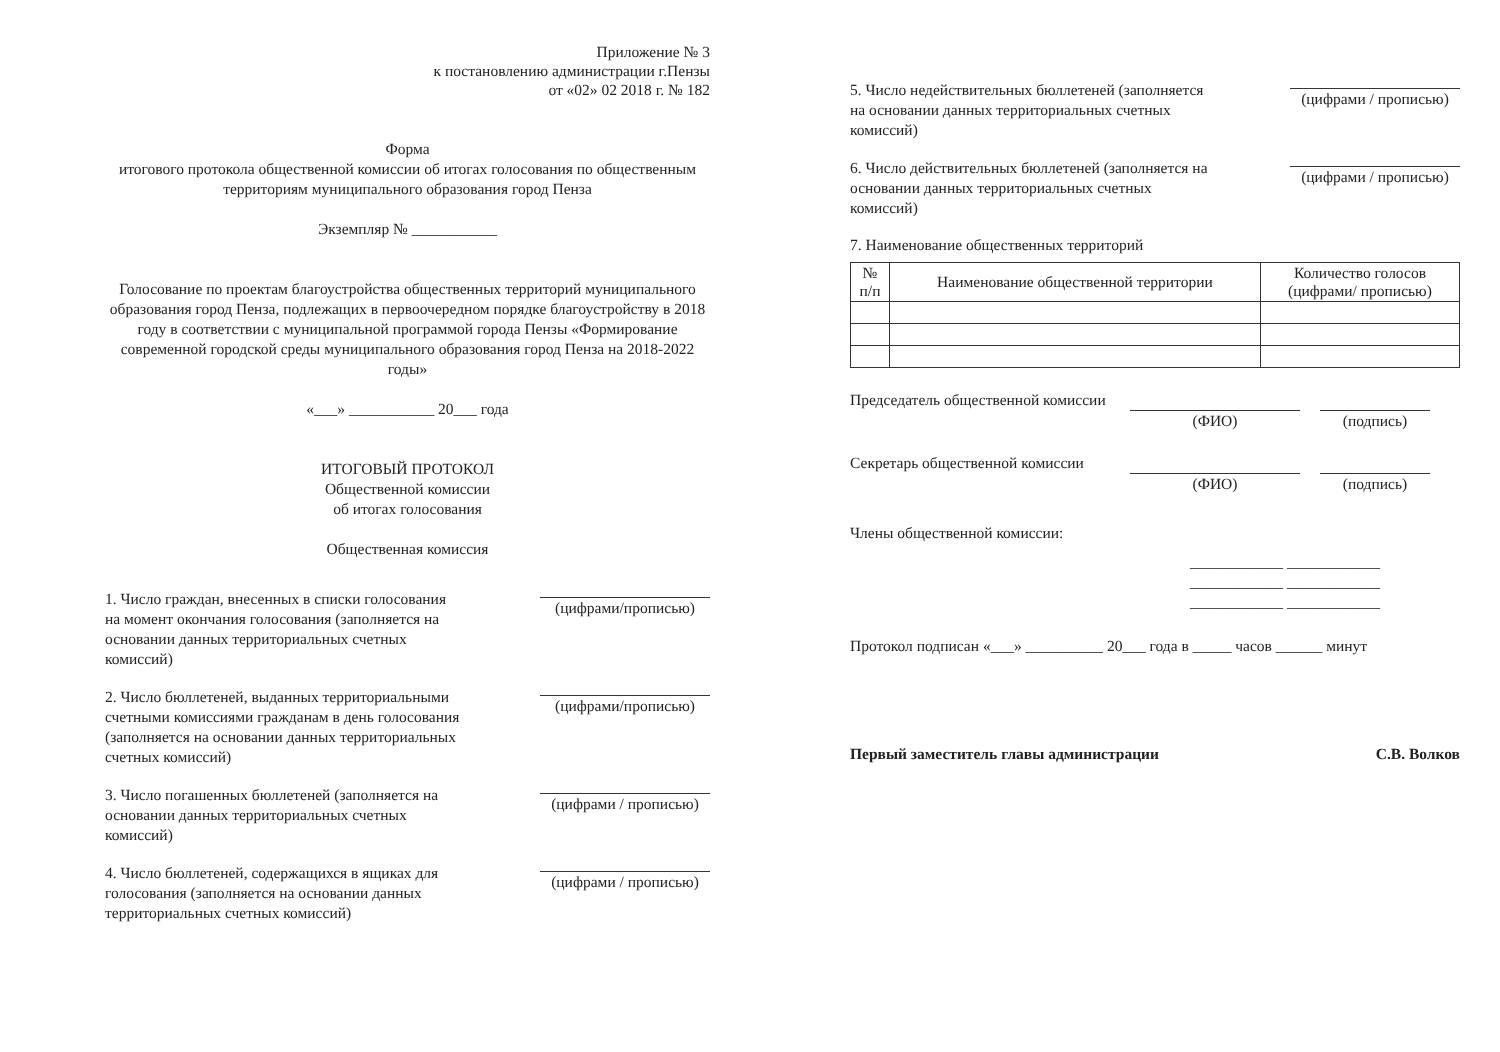Приложение № 3
к постановлению администрации г.Пензы
от «02» 02 2018 г. № 182
Форма
итогового протокола общественной комиссии об итогах голосования по общественным территориям муниципального образования город Пенза
Экземпляр № ___________
Голосование по проектам благоустройства общественных территорий муниципального образования город Пенза, подлежащих в первоочередном порядке благоустройству в 2018 году в соответствии с муниципальной программой города Пензы «Формирование современной городской среды муниципального образования город Пенза на 2018-2022 годы»
«___» ___________ 20___ года
ИТОГОВЫЙ ПРОТОКОЛ
Общественной комиссии
об итогах голосования
Общественная комиссия
1. Число граждан, внесенных в списки голосования на момент окончания голосования (заполняется на основании данных территориальных счетных комиссий)
(цифрами/прописью)
2. Число бюллетеней, выданных территориальными счетными комиссиями гражданам в день голосования (заполняется на основании данных территориальных счетных комиссий)
(цифрами/прописью)
3. Число погашенных бюллетеней (заполняется на основании данных территориальных счетных комиссий)
(цифрами / прописью)
4. Число бюллетеней, содержащихся в ящиках для голосования (заполняется на основании данных территориальных счетных комиссий)
(цифрами / прописью)
5. Число недействительных бюллетеней (заполняется на основании данных территориальных счетных комиссий)
(цифрами / прописью)
6. Число действительных бюллетеней (заполняется на основании данных территориальных счетных комиссий)
(цифрами / прописью)
7. Наименование общественных территорий
| № п/п | Наименование общественной территории | Количество голосов (цифрами/ прописью) |
| --- | --- | --- |
Председатель общественной комиссии
(ФИО) (подпись)
Секретарь общественной комиссии
(ФИО) (подпись)
Члены общественной комиссии:
____________ ____________
____________ ____________
____________ ____________
Протокол подписан «___» __________ 20___ года в _____ часов ______ минут
Первый заместитель главы администрации С.В. Волков